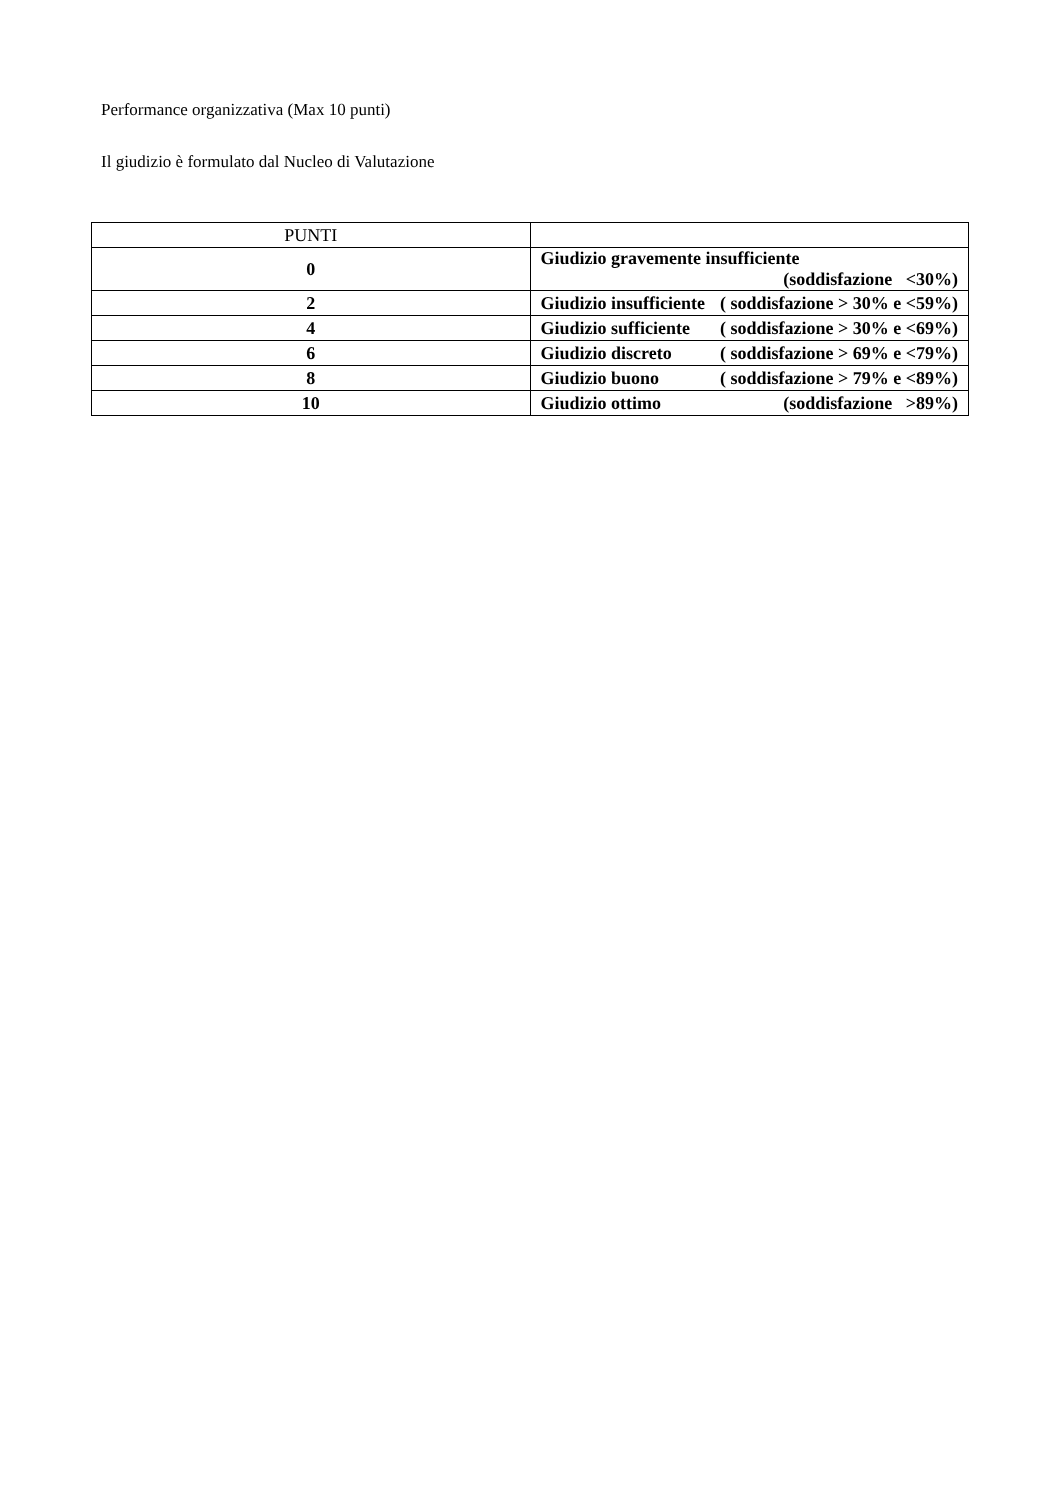Performance organizzativa (Max 10 punti)
Il giudizio è formulato dal Nucleo di Valutazione
| PUNTI | |
| --- | --- |
| 0 | Giudizio gravemente insufficiente (soddisfazione <30%) |
| 2 | Giudizio insufficiente ( soddisfazione > 30% e <59%) |
| 4 | Giudizio sufficiente ( soddisfazione > 30% e <69%) |
| 6 | Giudizio discreto ( soddisfazione > 69% e <79%) |
| 8 | Giudizio buono ( soddisfazione > 79% e <89%) |
| 10 | Giudizio ottimo (soddisfazione >89%) |